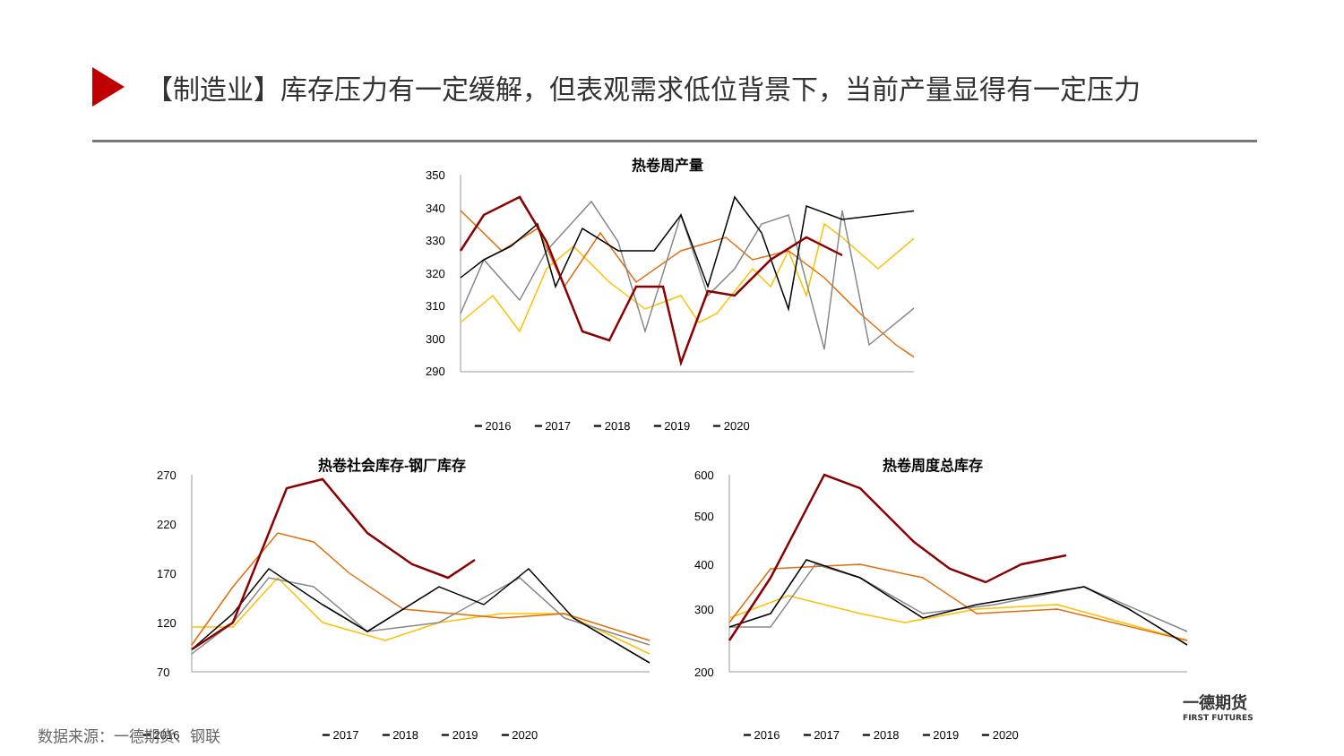【制造业】库存压力有一定缓解，但表观需求低位背景下，当前产量显得有一定压力
热卷周产量
350
340
330
320
310
300
290
━ 2016　　━ 2017　　━ 2018　　━ 2019　　━ 2020
热卷社会库存-钢厂库存
270
220
170
120
70
━ 2017　　━ 2018　　━ 2019　　━ 2020
━ 2016
热卷周度总库存
600
500
400
300
200
━ 2016　　━ 2017　　━ 2018　　━ 2019　　━ 2020
数据来源：一德期货、钢联
一德期货
FIRST FUTURES